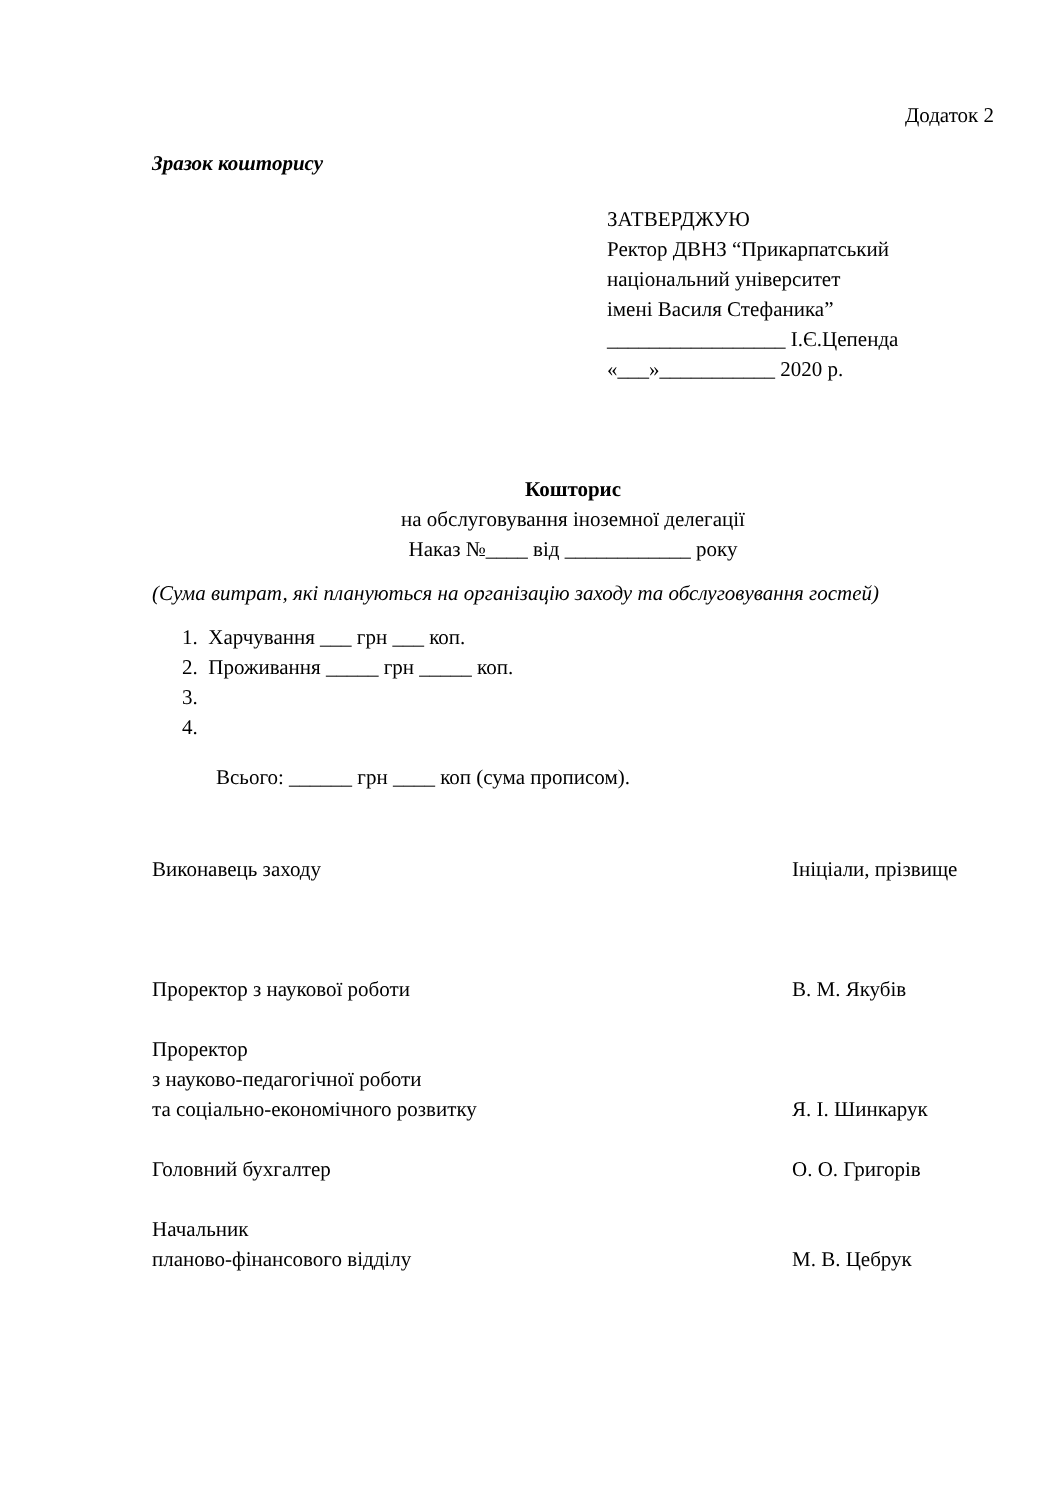Додаток 2
Зразок кошторису
ЗАТВЕРДЖУЮ
Ректор ДВНЗ “Прикарпатський
національний університет
імені Василя Стефаника”
_________________ І.Є.Цепенда
«___»___________ 2020 р.
Кошторис
на обслуговування іноземної делегації
Наказ №____ від ____________ року
(Сума витрат, які плануються на організацію заходу та обслуговування гостей)
1. Харчування ___ грн ___ коп.
2. Проживання _____ грн _____ коп.
3.
4.
Всього: ______ грн ____ коп (сума прописом).
Виконавець заходу Ініціали, прізвище
Проректор з наукової роботи В. М. Якубів
Проректор
з науково-педагогічної роботи
та соціально-економічного розвитку
Я. І. Шинкарук
Головний бухгалтер О. О. Григорів
Начальник
планово-фінансового відділу
М. В. Цебрук